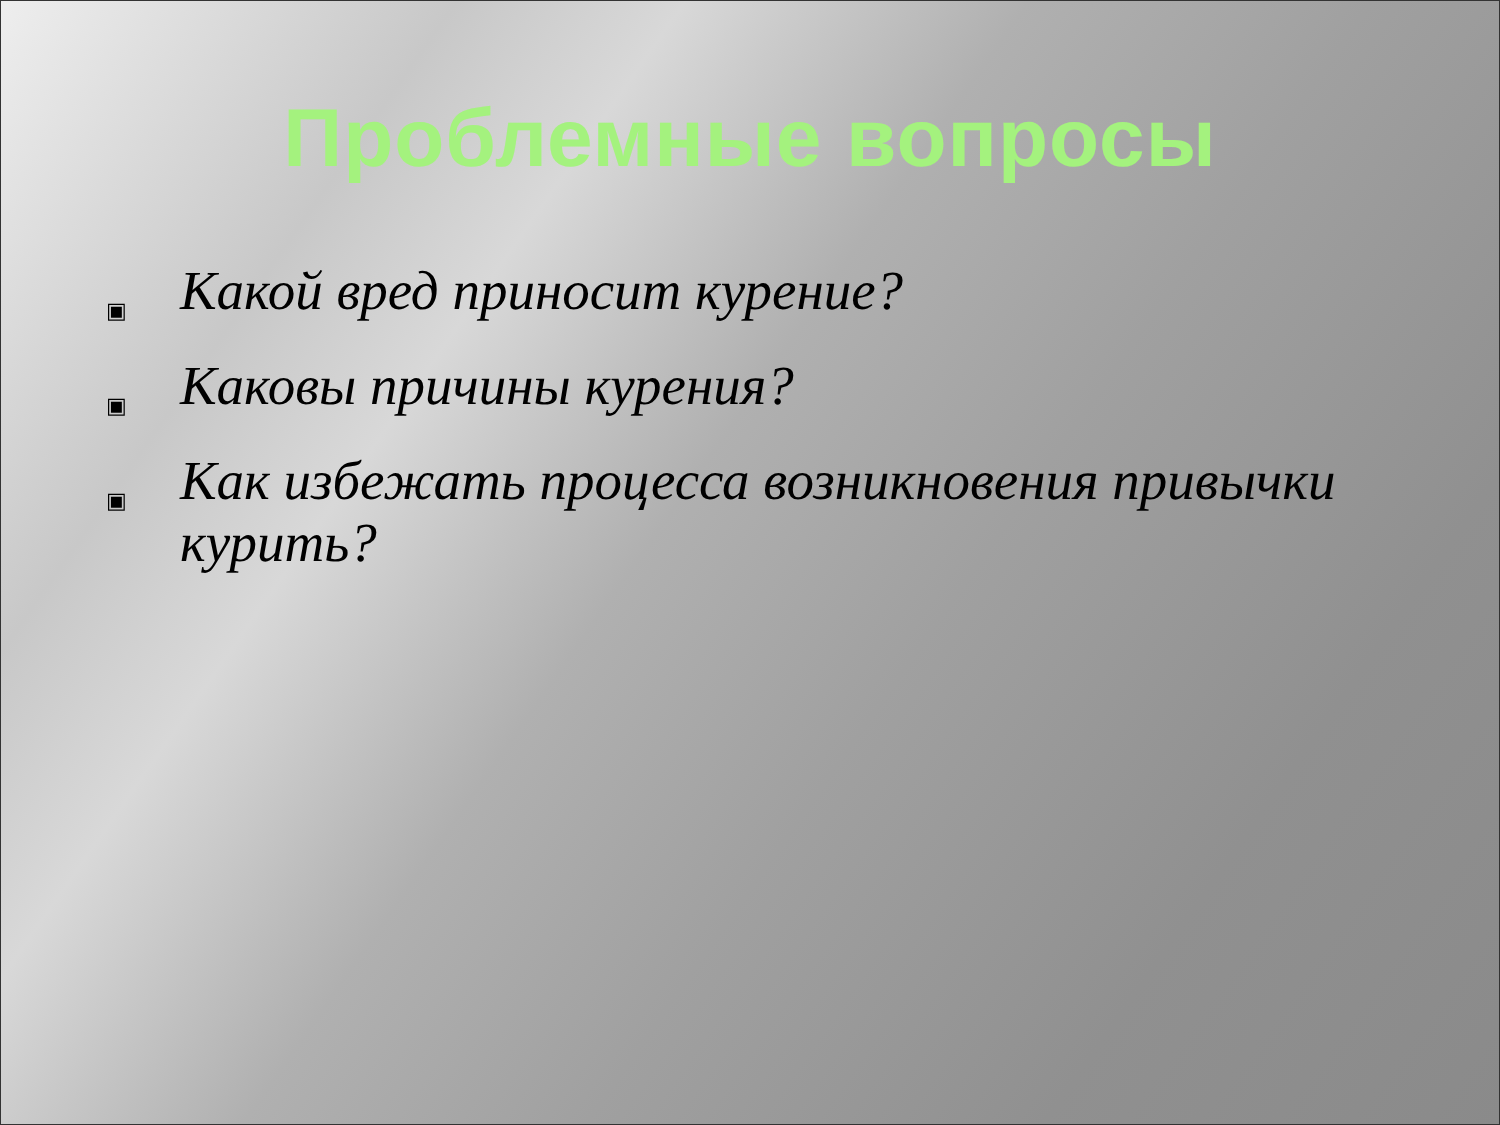Проблемные вопросы
▣ Какой вред приносит курение?
▣ Каковы причины курения?
▣ Как избежать процесса возникновения привычки курить?